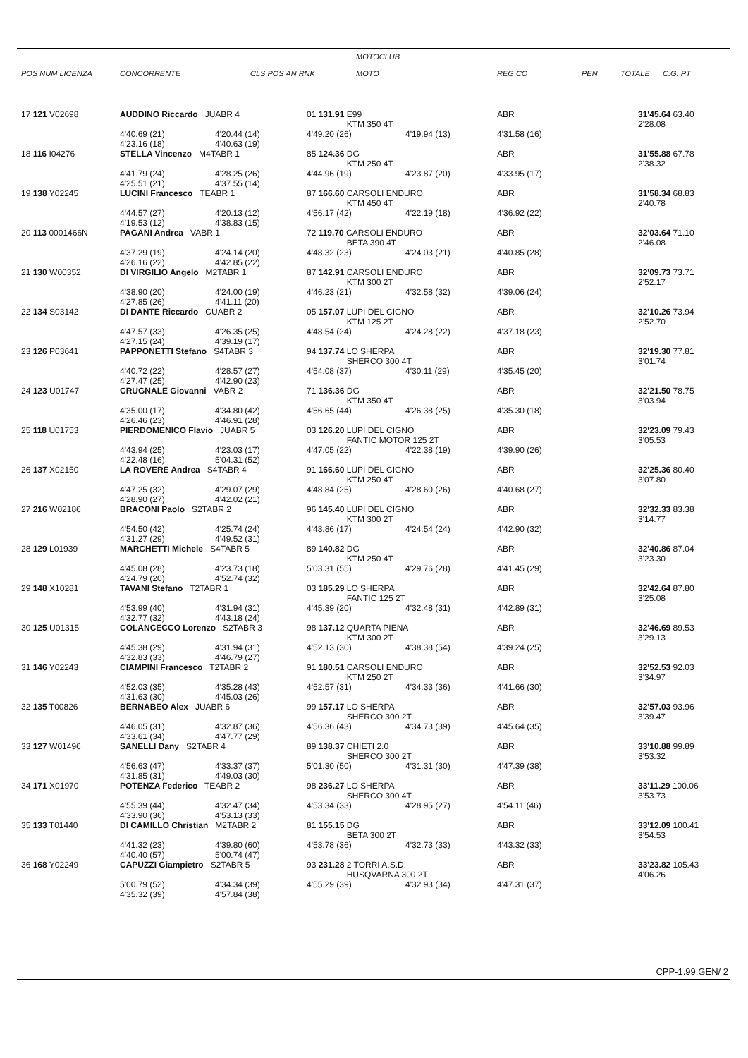POS NUM LICENZA CONCORRENTE CLS POS AN RNK MOTOCLUB
MOTO REG CO PEN TOTALE C.G. PT
| 17 121 V02698 | AUDDINO Riccardo JUABR 4 | | 01 131.91 E99 KTM 350 4T | | ABR | 31'45.64 63.40 2'28.08 |
| | 4'40.69 (21) 4'23.16 (18) | 4'20.44 (14) 4'40.63 (19) | 4'49.20 (26) | 4'19.94 (13) | 4'31.58 (16) | |
| 18 116 I04276 | STELLA Vincenzo M4TABR 1 | | 85 124.36 DG KTM 250 4T | | ABR | 31'55.88 67.78 2'38.32 |
| | 4'41.79 (24) 4'25.51 (21) | 4'28.25 (26) 4'37.55 (14) | 4'44.96 (19) | 4'23.87 (20) | 4'33.95 (17) | |
| 19 138 Y02245 | LUCINI Francesco TEABR 1 | | 87 166.60 CARSOLI ENDURO KTM 450 4T | | ABR | 31'58.34 68.83 2'40.78 |
| | 4'44.57 (27) 4'19.53 (12) | 4'20.13 (12) 4'38.83 (15) | 4'56.17 (42) | 4'22.19 (18) | 4'36.92 (22) | |
| 20 113 0001466N | PAGANI Andrea VABR 1 | | 72 119.70 CARSOLI ENDURO BETA 390 4T | | ABR | 32'03.64 71.10 2'46.08 |
| | 4'37.29 (19) 4'26.16 (22) | 4'24.14 (20) 4'42.85 (22) | 4'48.32 (23) | 4'24.03 (21) | 4'40.85 (28) | |
| 21 130 W00352 | DI VIRGILIO Angelo M2TABR 1 | | 87 142.91 CARSOLI ENDURO KTM 300 2T | | ABR | 32'09.73 73.71 2'52.17 |
| | 4'38.90 (20) 4'27.85 (26) | 4'24.00 (19) 4'41.11 (20) | 4'46.23 (21) | 4'32.58 (32) | 4'39.06 (24) | |
| 22 134 S03142 | DI DANTE Riccardo CUABR 2 | | 05 157.07 LUPI DEL CIGNO KTM 125 2T | | ABR | 32'10.26 73.94 2'52.70 |
| | 4'47.57 (33) 4'27.15 (24) | 4'26.35 (25) 4'39.19 (17) | 4'48.54 (24) | 4'24.28 (22) | 4'37.18 (23) | |
| 23 126 P03641 | PAPPONETTI Stefano S4TABR 3 | | 94 137.74 LO SHERPA SHERCO 300 4T | | ABR | 32'19.30 77.81 3'01.74 |
| | 4'40.72 (22) 4'27.47 (25) | 4'28.57 (27) 4'42.90 (23) | 4'54.08 (37) | 4'30.11 (29) | 4'35.45 (20) | |
| 24 123 U01747 | CRUGNALE Giovanni VABR 2 | | 71 136.36 DG KTM 350 4T | | ABR | 32'21.50 78.75 3'03.94 |
| | 4'35.00 (17) 4'26.46 (23) | 4'34.80 (42) 4'46.91 (28) | 4'56.65 (44) | 4'26.38 (25) | 4'35.30 (18) | |
| 25 118 U01753 | PIERDOMENICO Flavio JUABR 5 | | 03 126.20 LUPI DEL CIGNO FANTIC MOTOR 125 2T | | ABR | 32'23.09 79.43 3'05.53 |
| | 4'43.94 (25) 4'22.48 (16) | 4'23.03 (17) 5'04.31 (52) | 4'47.05 (22) | 4'22.38 (19) | 4'39.90 (26) | |
| 26 137 X02150 | LA ROVERE Andrea S4TABR 4 | | 91 166.60 LUPI DEL CIGNO KTM 250 4T | | ABR | 32'25.36 80.40 3'07.80 |
| | 4'47.25 (32) 4'28.90 (27) | 4'29.07 (29) 4'42.02 (21) | 4'48.84 (25) | 4'28.60 (26) | 4'40.68 (27) | |
| 27 216 W02186 | BRACONI Paolo S2TABR 2 | | 96 145.40 LUPI DEL CIGNO KTM 300 2T | | ABR | 32'32.33 83.38 3'14.77 |
| | 4'54.50 (42) 4'31.27 (29) | 4'25.74 (24) 4'49.52 (31) | 4'43.86 (17) | 4'24.54 (24) | 4'42.90 (32) | |
| 28 129 L01939 | MARCHETTI Michele S4TABR 5 | | 89 140.82 DG KTM 250 4T | | ABR | 32'40.86 87.04 3'23.30 |
| | 4'45.08 (28) 4'24.79 (20) | 4'23.73 (18) 4'52.74 (32) | 5'03.31 (55) | 4'29.76 (28) | 4'41.45 (29) | |
| 29 148 X10281 | TAVANI Stefano T2TABR 1 | | 03 185.29 LO SHERPA FANTIC 125 2T | | ABR | 32'42.64 87.80 3'25.08 |
| | 4'53.99 (40) 4'32.77 (32) | 4'31.94 (31) 4'43.18 (24) | 4'45.39 (20) | 4'32.48 (31) | 4'42.89 (31) | |
| 30 125 U01315 | COLANCECCO Lorenzo S2TABR 3 | | 98 137.12 QUARTA PIENA KTM 300 2T | | ABR | 32'46.69 89.53 3'29.13 |
| | 4'45.38 (29) 4'32.83 (33) | 4'31.94 (31) 4'46.79 (27) | 4'52.13 (30) | 4'38.38 (54) | 4'39.24 (25) | |
| 31 146 Y02243 | CIAMPINI Francesco T2TABR 2 | | 91 180.51 CARSOLI ENDURO KTM 250 2T | | ABR | 32'52.53 92.03 3'34.97 |
| | 4'52.03 (35) 4'31.63 (30) | 4'35.28 (43) 4'45.03 (26) | 4'52.57 (31) | 4'34.33 (36) | 4'41.66 (30) | |
| 32 135 T00826 | BERNABEO Alex JUABR 6 | | 99 157.17 LO SHERPA SHERCO 300 2T | | ABR | 32'57.03 93.96 3'39.47 |
| | 4'46.05 (31) 4'33.61 (34) | 4'32.87 (36) 4'47.77 (29) | 4'56.36 (43) | 4'34.73 (39) | 4'45.64 (35) | |
| 33 127 W01496 | SANELLI Dany S2TABR 4 | | 89 138.37 CHIETI 2.0 SHERCO 300 2T | | ABR | 33'10.88 99.89 3'53.32 |
| | 4'56.63 (47) 4'31.85 (31) | 4'33.37 (37) 4'49.03 (30) | 5'01.30 (50) | 4'31.31 (30) | 4'47.39 (38) | |
| 34 171 X01970 | POTENZA Federico TEABR 2 | | 98 236.27 LO SHERPA SHERCO 300 4T | | ABR | 33'11.29 100.06 3'53.73 |
| | 4'55.39 (44) 4'33.90 (36) | 4'32.47 (34) 4'53.13 (33) | 4'53.34 (33) | 4'28.95 (27) | 4'54.11 (46) | |
| 35 133 T01440 | DI CAMILLO Christian M2TABR 2 | | 81 155.15 DG BETA 300 2T | | ABR | 33'12.09 100.41 3'54.53 |
| | 4'41.32 (23) 4'40.40 (57) | 4'39.80 (60) 5'00.74 (47) | 4'53.78 (36) | 4'32.73 (33) | 4'43.32 (33) | |
| 36 168 Y02249 | CAPUZZI Giampietro S2TABR 5 | | 93 231.28 2 TORRI A.S.D. HUSQVARNA 300 2T | | ABR | 33'23.82 105.43 4'06.26 |
| | 5'00.79 (52) 4'35.32 (39) | 4'34.34 (39) 4'57.84 (38) | 4'55.29 (39) | 4'32.93 (34) | 4'47.31 (37) | |
CPP-1.99.GEN/ 2